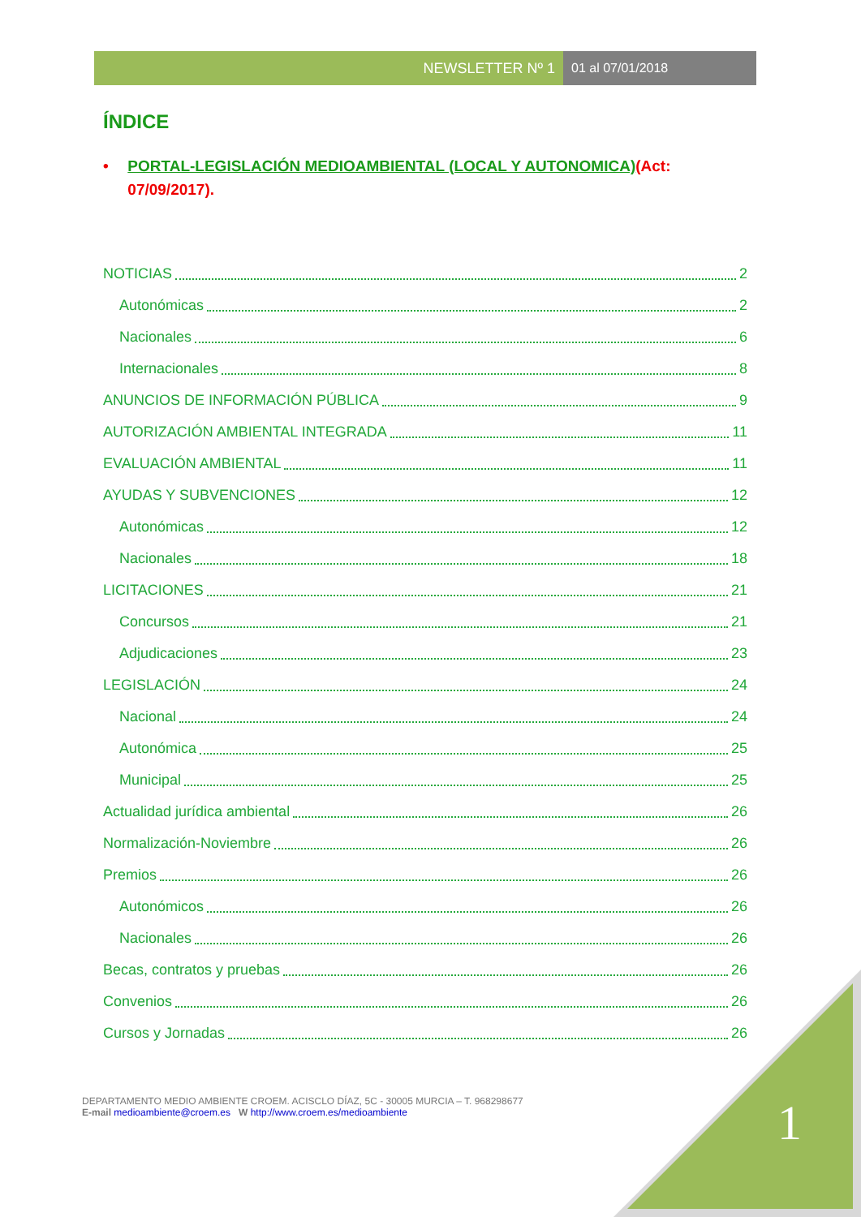NEWSLETTER Nº 1 01 al 07/01/2018
ÍNDICE
• PORTAL-LEGISLACIÓN MEDIOAMBIENTAL (LOCAL Y AUTONOMICA)(Act: 07/09/2017).
NOTICIAS 2
Autonómicas 2
Nacionales 6
Internacionales 8
ANUNCIOS DE INFORMACIÓN PÚBLICA 9
AUTORIZACIÓN AMBIENTAL INTEGRADA 11
EVALUACIÓN AMBIENTAL 11
AYUDAS Y SUBVENCIONES 12
Autonómicas 12
Nacionales 18
LICITACIONES 21
Concursos 21
Adjudicaciones 23
LEGISLACIÓN 24
Nacional 24
Autonómica 25
Municipal 25
Actualidad jurídica ambiental 26
Normalización-Noviembre 26
Premios 26
Autonómicos 26
Nacionales 26
Becas, contratos y pruebas 26
Convenios 26
Cursos y Jornadas 26
DEPARTAMENTO MEDIO AMBIENTE CROEM. ACISCLO DÍAZ, 5C - 30005 MURCIA – T. 968298677
E-mail medioambiente@croem.es W http://www.croem.es/medioambiente
1